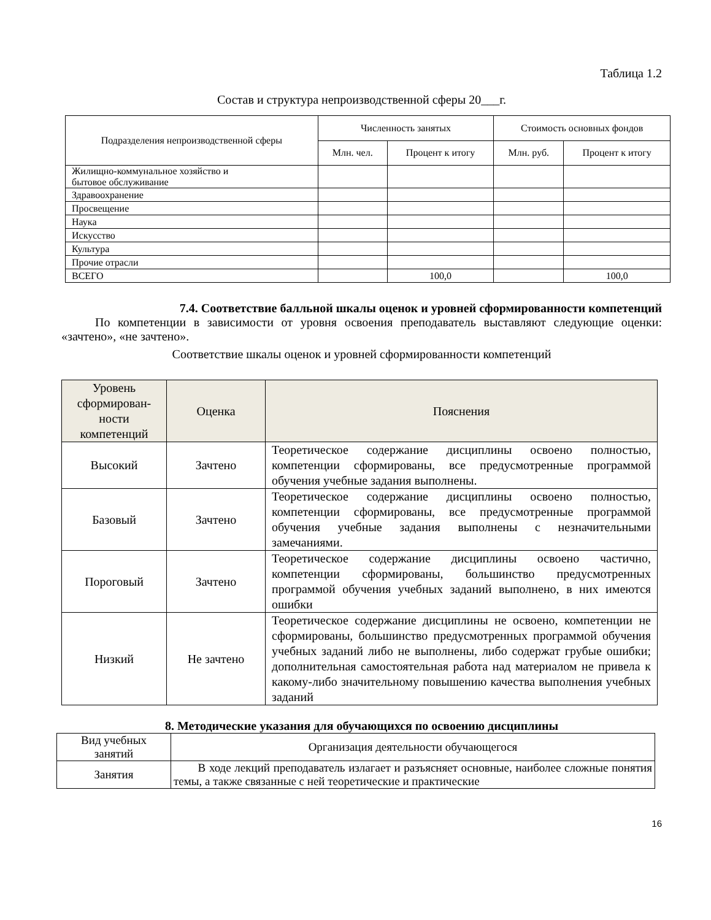Таблица 1.2
Состав и структура непроизводственной сферы 20___г.
| Подразделения непроизводственной сферы | Численность занятых | | Стоимость основных фондов | |
| --- | --- | --- | --- | --- |
| | Млн. чел. | Процент к итогу | Млн. руб. | Процент к итогу |
| Жилищно-коммунальное хозяйство и бытовое обслуживание | | | | |
| Здравоохранение | | | | |
| Просвещение | | | | |
| Наука | | | | |
| Искусство | | | | |
| Культура | | | | |
| Прочие отрасли | | | | |
| ВСЕГО | | 100,0 | | 100,0 |
7.4. Соответствие балльной шкалы оценок и уровней сформированности компетенций
По компетенции в зависимости от уровня освоения преподаватель выставляют следующие оценки: «зачтено», «не зачтено».
Соответствие шкалы оценок и уровней сформированности компетенций
| Уровень сформирован-ности компетенций | Оценка | Пояснения |
| Высокий | Зачтено | Теоретическое содержание дисциплины освоено полностью, компетенции сформированы, все предусмотренные программой обучения учебные задания выполнены. |
| Базовый | Зачтено | Теоретическое содержание дисциплины освоено полностью, компетенции сформированы, все предусмотренные программой обучения учебные задания выполнены с незначительными замечаниями. |
| Пороговый | Зачтено | Теоретическое содержание дисциплины освоено частично, компетенции сформированы, большинство предусмотренных программой обучения учебных заданий выполнено, в них имеются ошибки |
| Низкий | Не зачтено | Теоретическое содержание дисциплины не освоено, компетенции не сформированы, большинство предусмотренных программой обучения учебных заданий либо не выполнены, либо содержат грубые ошибки; дополнительная самостоятельная работа над материалом не привела к какому-либо значительному повышению качества выполнения учебных заданий |
8. Методические указания для обучающихся по освоению дисциплины
| Вид учебных занятий | Организация деятельности обучающегося |
| Занятия | В ходе лекций преподаватель излагает и разъясняет основные, наиболее сложные понятия темы, а также связанные с ней теоретические и практические |
16